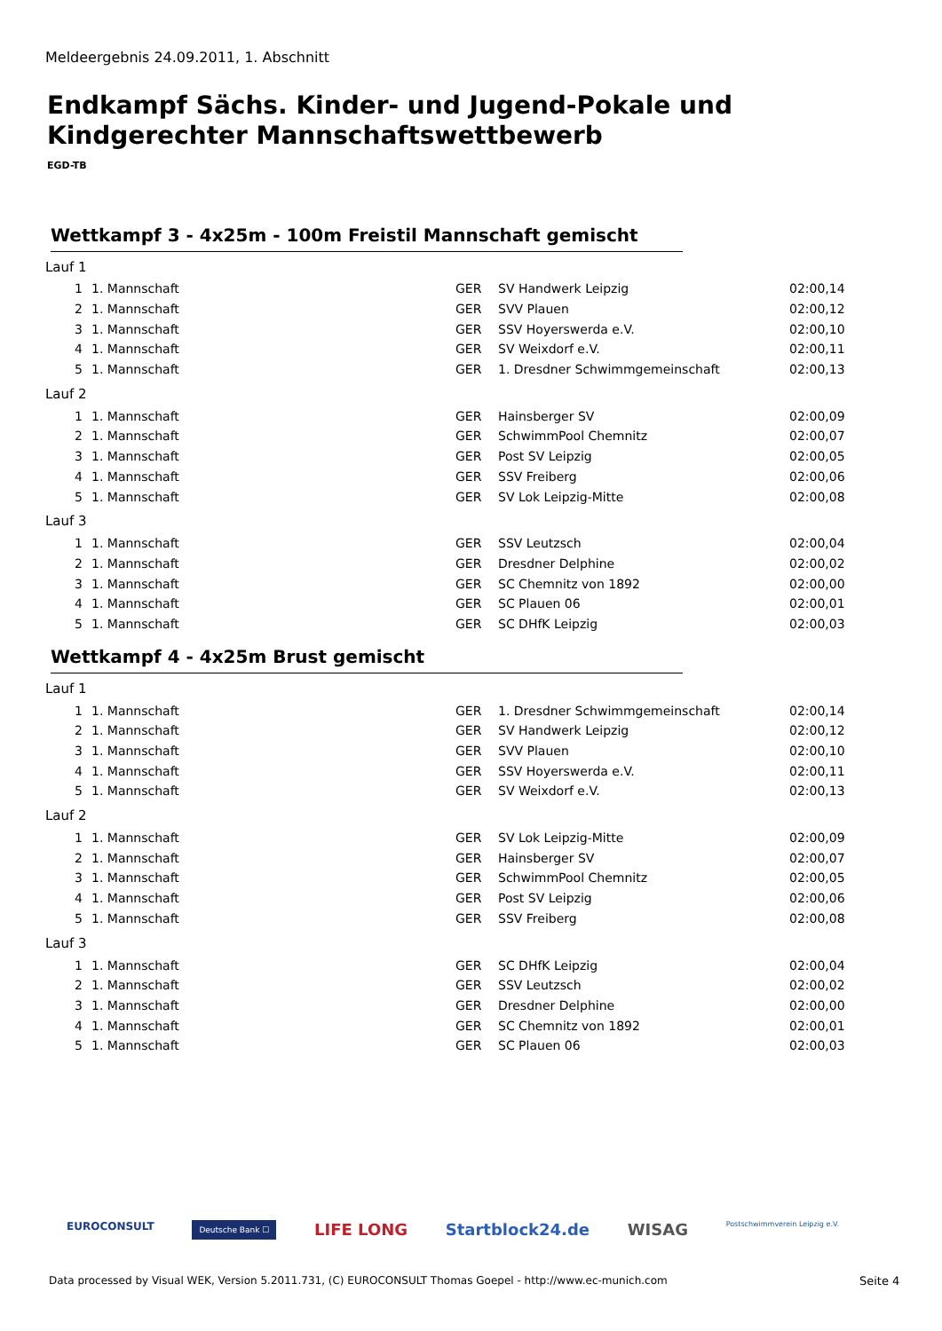Meldeergebnis 24.09.2011, 1. Abschnitt
Endkampf Sächs. Kinder- und Jugend-Pokale und
Kindgerechter Mannschaftswettbewerb
EGD-TB
Wettkampf 3 - 4x25m - 100m Freistil Mannschaft gemischt
| Lauf 1 | | | | |
| 1 | 1. Mannschaft | GER | SV Handwerk Leipzig | 02:00,14 |
| 2 | 1. Mannschaft | GER | SVV Plauen | 02:00,12 |
| 3 | 1. Mannschaft | GER | SSV Hoyerswerda e.V. | 02:00,10 |
| 4 | 1. Mannschaft | GER | SV Weixdorf e.V. | 02:00,11 |
| 5 | 1. Mannschaft | GER | 1. Dresdner Schwimmgemeinschaft | 02:00,13 |
| Lauf 2 | | | | |
| 1 | 1. Mannschaft | GER | Hainsberger SV | 02:00,09 |
| 2 | 1. Mannschaft | GER | SchwimmPool Chemnitz | 02:00,07 |
| 3 | 1. Mannschaft | GER | Post SV Leipzig | 02:00,05 |
| 4 | 1. Mannschaft | GER | SSV Freiberg | 02:00,06 |
| 5 | 1. Mannschaft | GER | SV Lok Leipzig-Mitte | 02:00,08 |
| Lauf 3 | | | | |
| 1 | 1. Mannschaft | GER | SSV Leutzsch | 02:00,04 |
| 2 | 1. Mannschaft | GER | Dresdner Delphine | 02:00,02 |
| 3 | 1. Mannschaft | GER | SC Chemnitz von 1892 | 02:00,00 |
| 4 | 1. Mannschaft | GER | SC Plauen 06 | 02:00,01 |
| 5 | 1. Mannschaft | GER | SC DHfK Leipzig | 02:00,03 |
Wettkampf 4 - 4x25m Brust gemischt
| Lauf 1 | | | | |
| 1 | 1. Mannschaft | GER | 1. Dresdner Schwimmgemeinschaft | 02:00,14 |
| 2 | 1. Mannschaft | GER | SV Handwerk Leipzig | 02:00,12 |
| 3 | 1. Mannschaft | GER | SVV Plauen | 02:00,10 |
| 4 | 1. Mannschaft | GER | SSV Hoyerswerda e.V. | 02:00,11 |
| 5 | 1. Mannschaft | GER | SV Weixdorf e.V. | 02:00,13 |
| Lauf 2 | | | | |
| 1 | 1. Mannschaft | GER | SV Lok Leipzig-Mitte | 02:00,09 |
| 2 | 1. Mannschaft | GER | Hainsberger SV | 02:00,07 |
| 3 | 1. Mannschaft | GER | SchwimmPool Chemnitz | 02:00,05 |
| 4 | 1. Mannschaft | GER | Post SV Leipzig | 02:00,06 |
| 5 | 1. Mannschaft | GER | SSV Freiberg | 02:00,08 |
| Lauf 3 | | | | |
| 1 | 1. Mannschaft | GER | SC DHfK Leipzig | 02:00,04 |
| 2 | 1. Mannschaft | GER | SSV Leutzsch | 02:00,02 |
| 3 | 1. Mannschaft | GER | Dresdner Delphine | 02:00,00 |
| 4 | 1. Mannschaft | GER | SC Chemnitz von 1892 | 02:00,01 |
| 5 | 1. Mannschaft | GER | SC Plauen 06 | 02:00,03 |
EUROCONSULT Deutsche Bank ☐ LIFE LONG Startblock24.de WISAG Postschwimmverein Leipzig e.V.
Data processed by Visual WEK, Version 5.2011.731, (C) EUROCONSULT Thomas Goepel - http://www.ec-munich.com
Seite 4